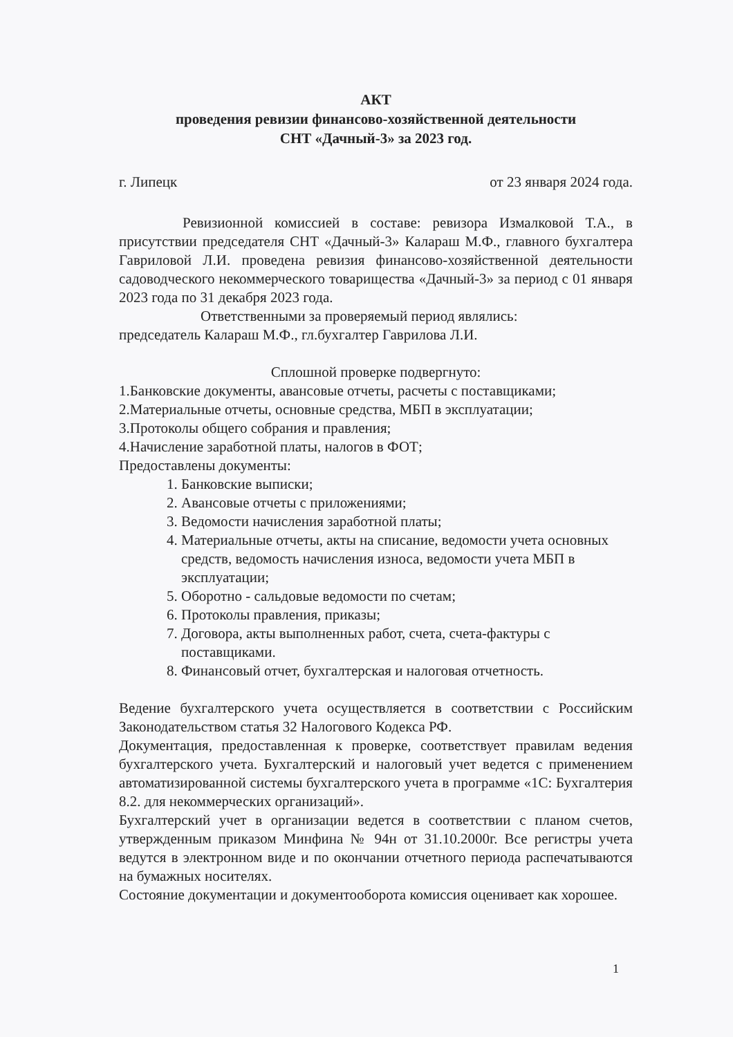АКТ
проведения ревизии финансово-хозяйственной деятельности
СНТ «Дачный-3» за 2023 год.
г. Липецк от 23 января 2024 года.
Ревизионной комиссией в составе: ревизора Измалковой Т.А., в присутствии председателя СНТ «Дачный-3» Калараш М.Ф., главного бухгалтера Гавриловой Л.И. проведена ревизия финансово-хозяйственной деятельности садоводческого некоммерческого товарищества «Дачный-3» за период с 01 января 2023 года по 31 декабря 2023 года.
Ответственными за проверяемый период являлись:
председатель Калараш М.Ф., гл.бухгалтер Гаврилова Л.И.
Сплошной проверке подвергнуто:
1.Банковские документы, авансовые отчеты, расчеты с поставщиками;
2.Материальные отчеты, основные средства, МБП в эксплуатации;
3.Протоколы общего собрания и правления;
4.Начисление заработной платы, налогов в ФОТ;
Предоставлены документы:
1. Банковские выписки;
2. Авансовые отчеты с приложениями;
3. Ведомости начисления заработной платы;
4. Материальные отчеты, акты на списание, ведомости учета основных средств, ведомость начисления износа, ведомости учета МБП в эксплуатации;
5. Оборотно - сальдовые ведомости по счетам;
6. Протоколы правления, приказы;
7. Договора, акты выполненных работ, счета, счета-фактуры с поставщиками.
8. Финансовый отчет, бухгалтерская и налоговая отчетность.
Ведение бухгалтерского учета осуществляется в соответствии с Российским Законодательством статья 32 Налогового Кодекса РФ.
Документация, предоставленная к проверке, соответствует правилам ведения бухгалтерского учета. Бухгалтерский и налоговый учет ведется с применением автоматизированной системы бухгалтерского учета в программе «1С: Бухгалтерия 8.2. для некоммерческих организаций».
Бухгалтерский учет в организации ведется в соответствии с планом счетов, утвержденным приказом Минфина № 94н от 31.10.2000г. Все регистры учета ведутся в электронном виде и по окончании отчетного периода распечатываются на бумажных носителях.
Состояние документации и документооборота комиссия оценивает как хорошее.
1